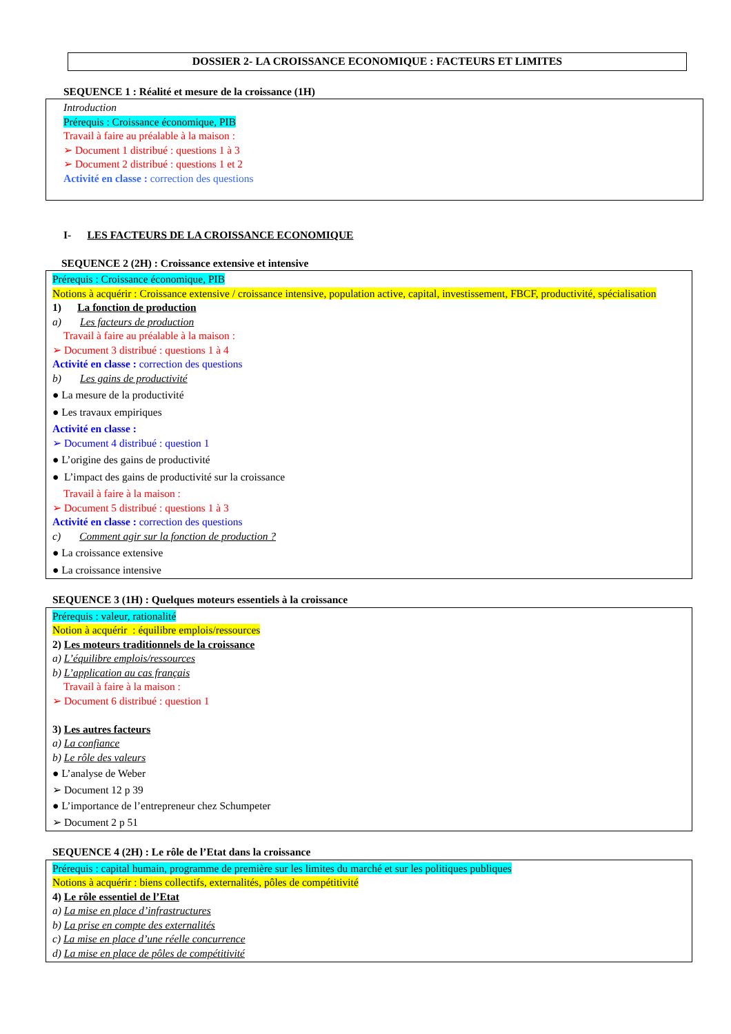DOSSIER 2- LA CROISSANCE ECONOMIQUE : FACTEURS ET LIMITES
SEQUENCE 1 : Réalité et mesure de la croissance (1H)
Introduction
Prérequis : Croissance économique, PIB
Travail à faire au préalable à la maison :
➢ Document 1 distribué : questions 1 à 3
➢ Document 2 distribué : questions 1 et 2
Activité en classe : correction des questions
I- LES FACTEURS DE LA CROISSANCE ECONOMIQUE
SEQUENCE 2 (2H) : Croissance extensive et intensive
Prérequis : Croissance économique, PIB
Notions à acquérir : Croissance extensive / croissance intensive, population active, capital, investissement, FBCF, productivité, spécialisation
1) La fonction de production
a) Les facteurs de production
Travail à faire au préalable à la maison :
➢ Document 3 distribué : questions 1 à 4
Activité en classe : correction des questions
b) Les gains de productivité
● La mesure de la productivité
● Les travaux empiriques
Activité en classe :
➢ Document 4 distribué : question 1
● L’origine des gains de productivité
● L’impact des gains de productivité sur la croissance
Travail à faire à la maison :
➢ Document 5 distribué : questions 1 à 3
Activité en classe : correction des questions
c) Comment agir sur la fonction de production ?
● La croissance extensive
● La croissance intensive
SEQUENCE 3 (1H) : Quelques moteurs essentiels à la croissance
Prérequis : valeur, rationalité
Notion à acquérir : équilibre emplois/ressources
2) Les moteurs traditionnels de la croissance
a) L’équilibre emplois/ressources
b) L’application au cas français
Travail à faire à la maison :
➢ Document 6 distribué : question 1
3) Les autres facteurs
a) La confiance
b) Le rôle des valeurs
● L’analyse de Weber
➢ Document 12 p 39
● L’importance de l’entrepreneur chez Schumpeter
➢ Document 2 p 51
SEQUENCE 4 (2H) : Le rôle de l’Etat dans la croissance
Prérequis : capital humain, programme de première sur les limites du marché et sur les politiques publiques
Notions à acquérir : biens collectifs, externalités, pôles de compétitivité
4) Le rôle essentiel de l’Etat
a) La mise en place d’infrastructures
b) La prise en compte des externalités
c) La mise en place d’une réelle concurrence
d) La mise en place de pôles de compétitivité